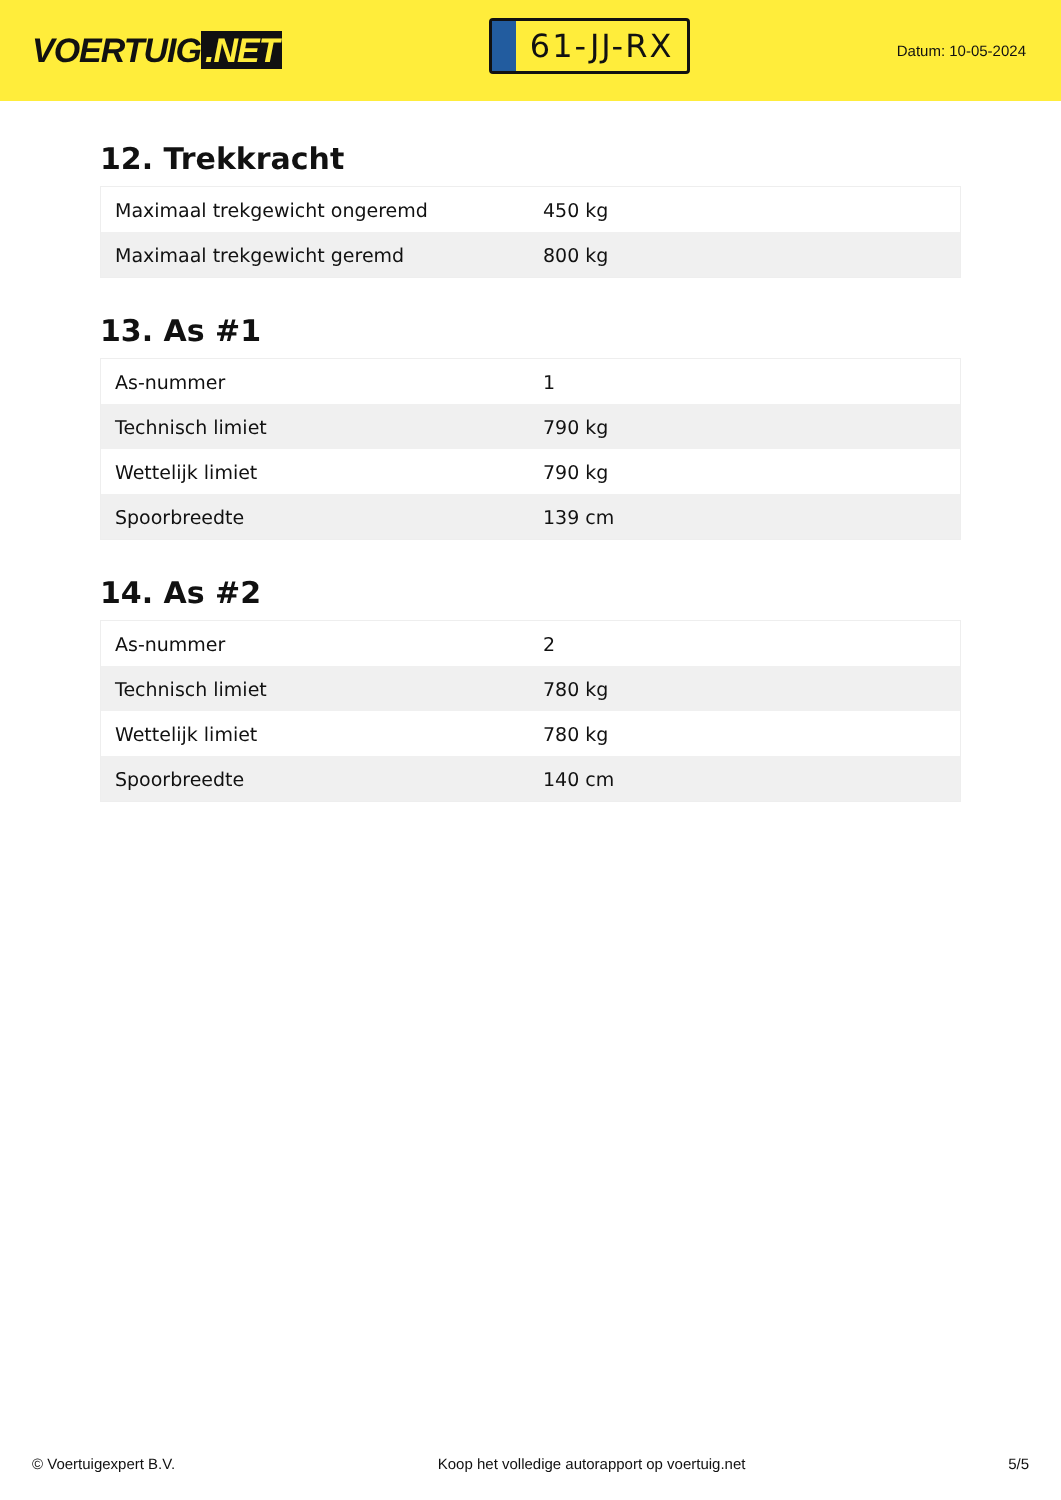VOERTUIG.NET
61-JJ-RX
Datum: 10-05-2024
12. Trekkracht
| Maximaal trekgewicht ongeremd | 450 kg |
| Maximaal trekgewicht geremd | 800 kg |
13. As #1
| As-nummer | 1 |
| Technisch limiet | 790 kg |
| Wettelijk limiet | 790 kg |
| Spoorbreedte | 139 cm |
14. As #2
| As-nummer | 2 |
| Technisch limiet | 780 kg |
| Wettelijk limiet | 780 kg |
| Spoorbreedte | 140 cm |
© Voertuigexpert B.V. Koop het volledige autorapport op voertuig.net 5/5